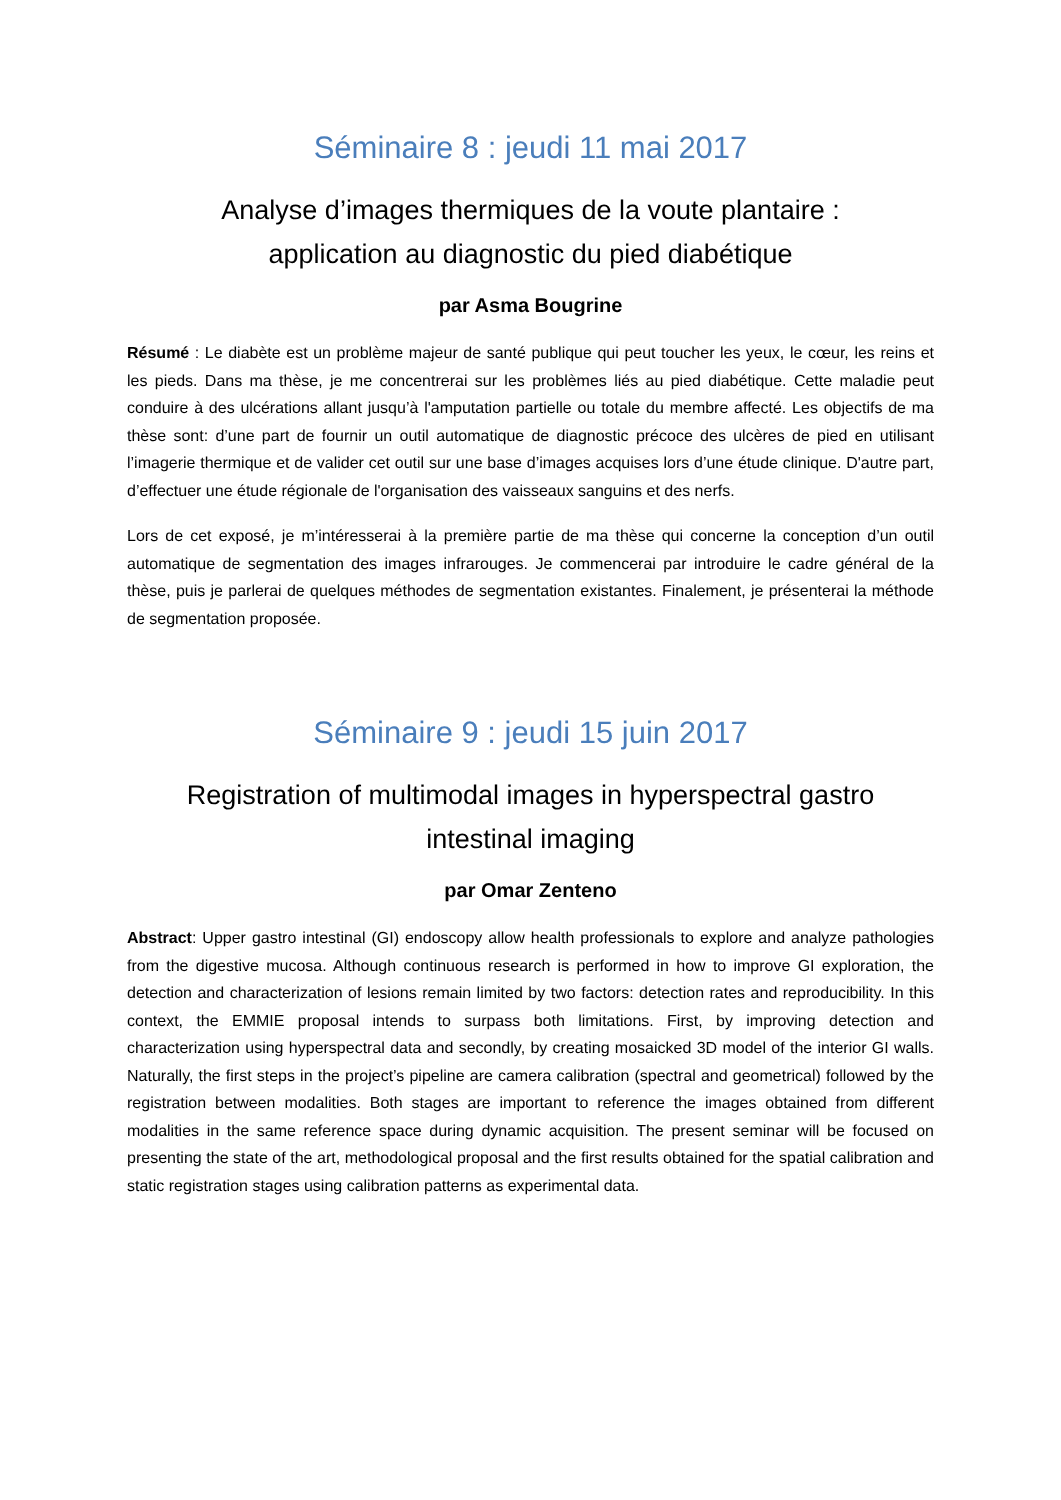Séminaire 8 : jeudi 11 mai 2017
Analyse d’images thermiques de la voute plantaire :
application au diagnostic du pied diabétique
par Asma Bougrine
Résumé : Le diabète est un problème majeur de santé publique qui peut toucher les yeux, le cœur, les reins et les pieds. Dans ma thèse, je me concentrerai sur les problèmes liés au pied diabétique. Cette maladie peut conduire à des ulcérations allant jusqu’à l'amputation partielle ou totale du membre affecté. Les objectifs de ma thèse sont: d’une part de fournir un outil automatique de diagnostic précoce des ulcères de pied en utilisant l’imagerie thermique et de valider cet outil sur une base d’images acquises lors d’une étude clinique. D'autre part, d’effectuer une étude régionale de l'organisation des vaisseaux sanguins et des nerfs.
Lors de cet exposé, je m’intéresserai à la première partie de ma thèse qui concerne la conception d’un outil automatique de segmentation des images infrarouges. Je commencerai par introduire le cadre général de la thèse, puis je parlerai de quelques méthodes de segmentation existantes. Finalement, je présenterai la méthode de segmentation proposée.
Séminaire 9 : jeudi 15 juin 2017
Registration of multimodal images in hyperspectral gastro
intestinal imaging
par Omar Zenteno
Abstract: Upper gastro intestinal (GI) endoscopy allow health professionals to explore and analyze pathologies from the digestive mucosa. Although continuous research is performed in how to improve GI exploration, the detection and characterization of lesions remain limited by two factors: detection rates and reproducibility. In this context, the EMMIE proposal intends to surpass both limitations. First, by improving detection and characterization using hyperspectral data and secondly, by creating mosaicked 3D model of the interior GI walls. Naturally, the first steps in the project’s pipeline are camera calibration (spectral and geometrical) followed by the registration between modalities. Both stages are important to reference the images obtained from different modalities in the same reference space during dynamic acquisition. The present seminar will be focused on presenting the state of the art, methodological proposal and the first results obtained for the spatial calibration and static registration stages using calibration patterns as experimental data.